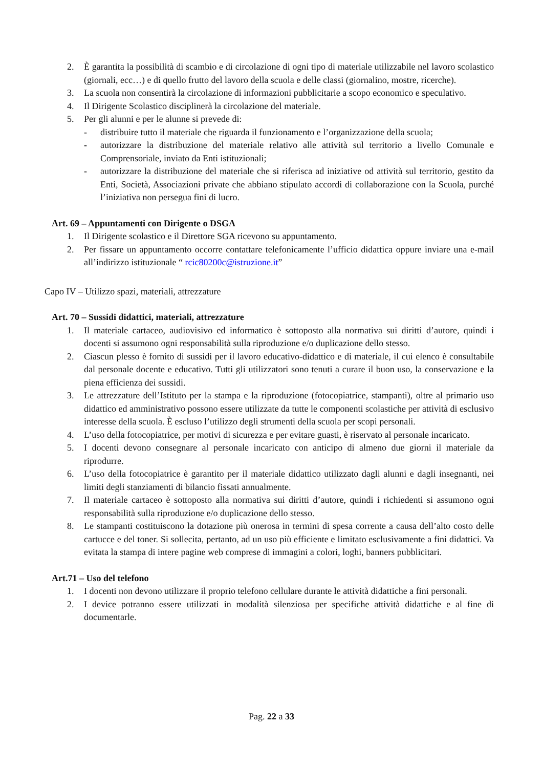2. È garantita la possibilità di scambio e di circolazione di ogni tipo di materiale utilizzabile nel lavoro scolastico (giornali, ecc…) e di quello frutto del lavoro della scuola e delle classi (giornalino, mostre, ricerche).
3. La scuola non consentirà la circolazione di informazioni pubblicitarie a scopo economico e speculativo.
4. Il Dirigente Scolastico disciplinerà la circolazione del materiale.
5. Per gli alunni e per le alunne si prevede di:
- distribuire tutto il materiale che riguarda il funzionamento e l’organizzazione della scuola;
- autorizzare la distribuzione del materiale relativo alle attività sul territorio a livello Comunale e Comprensoriale, inviato da Enti istituzionali;
- autorizzare la distribuzione del materiale che si riferisca ad iniziative od attività sul territorio, gestito da Enti, Società, Associazioni private che abbiano stipulato accordi di collaborazione con la Scuola, purché l’iniziativa non persegua fini di lucro.
Art. 69 – Appuntamenti con Dirigente o DSGA
1. Il Dirigente scolastico e il Direttore SGA ricevono su appuntamento.
2. Per fissare un appuntamento occorre contattare telefonicamente l’ufficio didattica oppure inviare una e-mail all’indirizzo istituzionale “ rcic80200c@istruzione.it”
Capo IV – Utilizzo spazi, materiali, attrezzature
Art. 70 – Sussidi didattici, materiali, attrezzature
1. Il materiale cartaceo, audiovisivo ed informatico è sottoposto alla normativa sui diritti d’autore, quindi i docenti si assumono ogni responsabilità sulla riproduzione e/o duplicazione dello stesso.
2. Ciascun plesso è fornito di sussidi per il lavoro educativo-didattico e di materiale, il cui elenco è consultabile dal personale docente e educativo. Tutti gli utilizzatori sono tenuti a curare il buon uso, la conservazione e la piena efficienza dei sussidi.
3. Le attrezzature dell’Istituto per la stampa e la riproduzione (fotocopiatrice, stampanti), oltre al primario uso didattico ed amministrativo possono essere utilizzate da tutte le componenti scolastiche per attività di esclusivo interesse della scuola. È escluso l’utilizzo degli strumenti della scuola per scopi personali.
4. L’uso della fotocopiatrice, per motivi di sicurezza e per evitare guasti, è riservato al personale incaricato.
5. I docenti devono consegnare al personale incaricato con anticipo di almeno due giorni il materiale da riprodurre.
6. L’uso della fotocopiatrice è garantito per il materiale didattico utilizzato dagli alunni e dagli insegnanti, nei limiti degli stanziamenti di bilancio fissati annualmente.
7. Il materiale cartaceo è sottoposto alla normativa sui diritti d’autore, quindi i richiedenti si assumono ogni responsabilità sulla riproduzione e/o duplicazione dello stesso.
8. Le stampanti costituiscono la dotazione più onerosa in termini di spesa corrente a causa dell’alto costo delle cartucce e del toner. Si sollecita, pertanto, ad un uso più efficiente e limitato esclusivamente a fini didattici. Va evitata la stampa di intere pagine web comprese di immagini a colori, loghi, banners pubblicitari.
Art.71 – Uso del telefono
1. I docenti non devono utilizzare il proprio telefono cellulare durante le attività didattiche a fini personali.
2. I device potranno essere utilizzati in modalità silenziosa per specifiche attività didattiche e al fine di documentarle.
Pag. 22 a 33